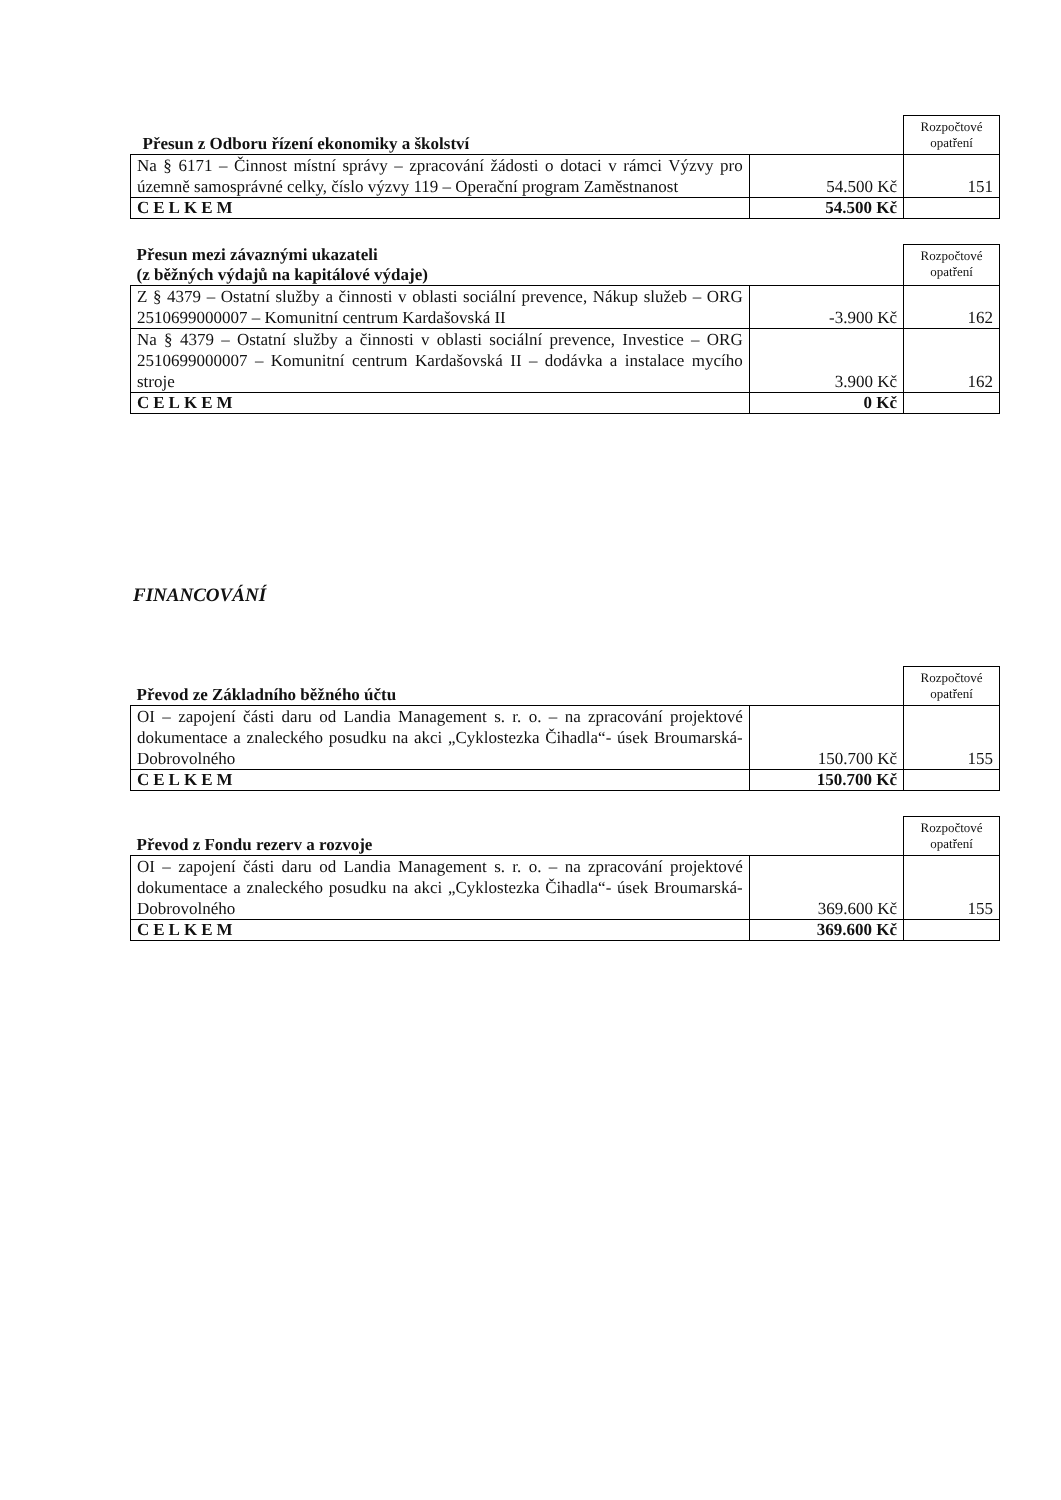| Přesun z Odboru řízení ekonomiky a školství | | Rozpočtové opatření |
| --- | --- | --- |
| Na § 6171 – Činnost místní správy – zpracování žádosti o dotaci v rámci Výzvy pro územně samosprávné celky, číslo výzvy 119 – Operační program Zaměstnanost | 54.500 Kč | 151 |
| CELKEM | 54.500 Kč | |
| Přesun mezi závaznými ukazateli (z běžných výdajů na kapitálové výdaje) | | Rozpočtové opatření |
| --- | --- | --- |
| Z § 4379 – Ostatní služby a činnosti v oblasti sociální prevence, Nákup služeb – ORG 2510699000007 – Komunitní centrum Kardašovská II | -3.900 Kč | 162 |
| Na § 4379 – Ostatní služby a činnosti v oblasti sociální prevence, Investice – ORG 2510699000007 – Komunitní centrum Kardašovská II – dodávka a instalace mycího stroje | 3.900 Kč | 162 |
| CELKEM | 0 Kč | |
FINANCOVÁNÍ
| Převod ze Základního běžného účtu | | Rozpočtové opatření |
| --- | --- | --- |
| OI – zapojení části daru od Landia Management s. r. o. – na zpracování projektové dokumentace a znaleckého posudku na akci „Cyklostezka Čihadla“- úsek Broumarská-Dobrovolného | 150.700 Kč | 155 |
| CELKEM | 150.700 Kč | |
| Převod z Fondu rezerv a rozvoje | | Rozpočtové opatření |
| --- | --- | --- |
| OI – zapojení části daru od Landia Management s. r. o. – na zpracování projektové dokumentace a znaleckého posudku na akci „Cyklostezka Čihadla“- úsek Broumarská-Dobrovolného | 369.600 Kč | 155 |
| CELKEM | 369.600 Kč | |